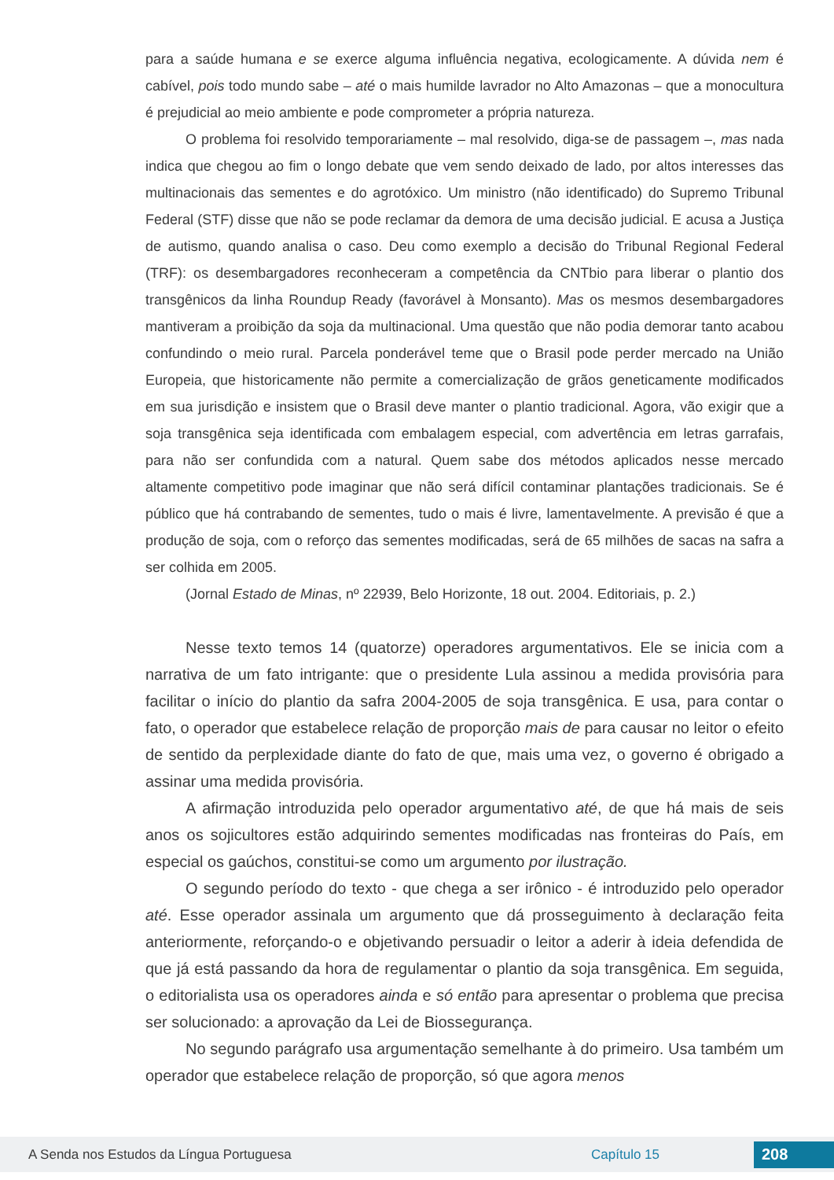para a saúde humana e se exerce alguma influência negativa, ecologicamente. A dúvida nem é cabível, pois todo mundo sabe – até o mais humilde lavrador no Alto Amazonas – que a monocultura é prejudicial ao meio ambiente e pode comprometer a própria natureza.
O problema foi resolvido temporariamente – mal resolvido, diga-se de passagem –, mas nada indica que chegou ao fim o longo debate que vem sendo deixado de lado, por altos interesses das multinacionais das sementes e do agrotóxico. Um ministro (não identificado) do Supremo Tribunal Federal (STF) disse que não se pode reclamar da demora de uma decisão judicial. E acusa a Justiça de autismo, quando analisa o caso. Deu como exemplo a decisão do Tribunal Regional Federal (TRF): os desembargadores reconheceram a competência da CNTbio para liberar o plantio dos transgênicos da linha Roundup Ready (favorável à Monsanto). Mas os mesmos desembargadores mantiveram a proibição da soja da multinacional. Uma questão que não podia demorar tanto acabou confundindo o meio rural. Parcela ponderável teme que o Brasil pode perder mercado na União Europeia, que historicamente não permite a comercialização de grãos geneticamente modificados em sua jurisdição e insistem que o Brasil deve manter o plantio tradicional. Agora, vão exigir que a soja transgênica seja identificada com embalagem especial, com advertência em letras garrafais, para não ser confundida com a natural. Quem sabe dos métodos aplicados nesse mercado altamente competitivo pode imaginar que não será difícil contaminar plantações tradicionais. Se é público que há contrabando de sementes, tudo o mais é livre, lamentavelmente. A previsão é que a produção de soja, com o reforço das sementes modificadas, será de 65 milhões de sacas na safra a ser colhida em 2005.
(Jornal Estado de Minas, nº 22939, Belo Horizonte, 18 out. 2004. Editoriais, p. 2.)
Nesse texto temos 14 (quatorze) operadores argumentativos. Ele se inicia com a narrativa de um fato intrigante: que o presidente Lula assinou a medida provisória para facilitar o início do plantio da safra 2004-2005 de soja transgênica. E usa, para contar o fato, o operador que estabelece relação de proporção mais de para causar no leitor o efeito de sentido da perplexidade diante do fato de que, mais uma vez, o governo é obrigado a assinar uma medida provisória.
A afirmação introduzida pelo operador argumentativo até, de que há mais de seis anos os sojicultores estão adquirindo sementes modificadas nas fronteiras do País, em especial os gaúchos, constitui-se como um argumento por ilustração.
O segundo período do texto - que chega a ser irônico - é introduzido pelo operador até. Esse operador assinala um argumento que dá prosseguimento à declaração feita anteriormente, reforçando-o e objetivando persuadir o leitor a aderir à ideia defendida de que já está passando da hora de regulamentar o plantio da soja transgênica. Em seguida, o editorialista usa os operadores ainda e só então para apresentar o problema que precisa ser solucionado: a aprovação da Lei de Biossegurança.
No segundo parágrafo usa argumentação semelhante à do primeiro. Usa também um operador que estabelece relação de proporção, só que agora menos
A Senda nos Estudos da Língua Portuguesa Capítulo 15 208